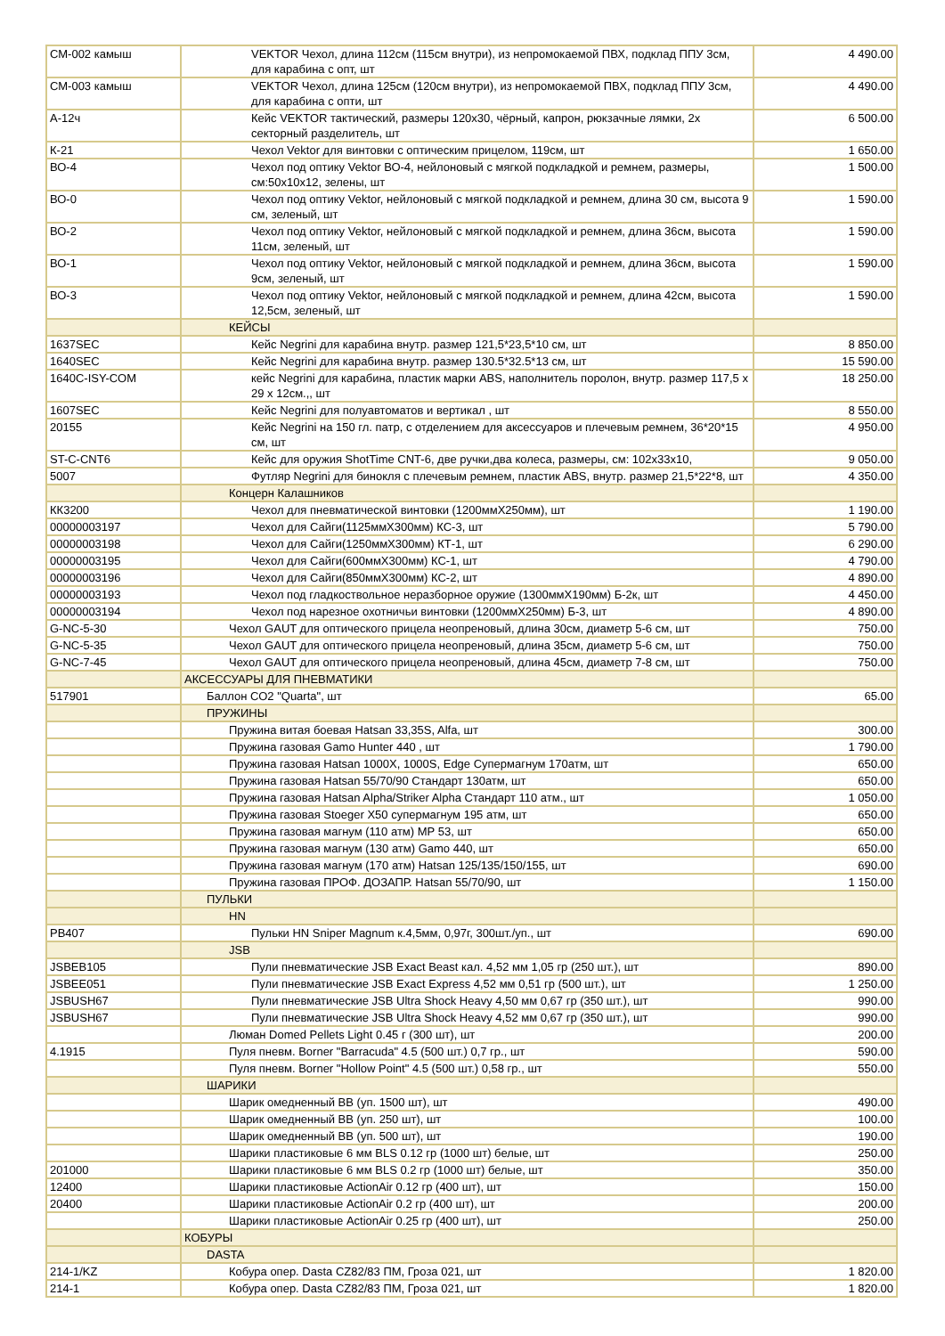| СМ-002 камыш | VEKTOR Чехол, длина 112см (115см внутри), из непромокаемой ПВХ, подклад ППУ 3см, для карабина с опт, шт | 4 490.00 |
| СМ-003 камыш | VEKTOR Чехол, длина 125см (120см внутри), из непромокаемой ПВХ, подклад ППУ 3см, для карабина с опти, шт | 4 490.00 |
| А-12ч | Кейс VEKTOR тактический, размеры 120х30, чёрный, капрон, рюкзачные лямки, 2х секторный разделитель, шт | 6 500.00 |
| К-21 | Чехол Vektor для винтовки с оптическим прицелом, 119см, шт | 1 650.00 |
| ВО-4 | Чехол под оптику Vektor ВО-4, нейлоновый с мягкой подкладкой и ремнем, размеры, см:50х10х12, зелены, шт | 1 500.00 |
| ВО-0 | Чехол под оптику Vektor, нейлоновый с мягкой подкладкой и ремнем, длина 30 см, высота 9 см, зеленый, шт | 1 590.00 |
| ВО-2 | Чехол под оптику Vektor, нейлоновый с мягкой подкладкой и ремнем, длина 36см, высота 11см, зеленый, шт | 1 590.00 |
| ВО-1 | Чехол под оптику Vektor, нейлоновый с мягкой подкладкой и ремнем, длина 36см, высота 9см, зеленый, шт | 1 590.00 |
| ВО-3 | Чехол под оптику Vektor, нейлоновый с мягкой подкладкой и ремнем, длина 42см, высота 12,5см, зеленый, шт | 1 590.00 |
| | КЕЙСЫ | |
| 1637SEC | Кейс Negrini для карабина внутр. размер 121,5*23,5*10 см, шт | 8 850.00 |
| 1640SEC | Кейс Negrini для карабина внутр. размер 130.5*32.5*13 см, шт | 15 590.00 |
| 1640C-ISY-COM | кейс Negrini для карабина, пластик марки ABS, наполнитель поролон, внутр. размер 117,5 х 29 х 12см.,, шт | 18 250.00 |
| 1607SEC | Кейс Negrini для полуавтоматов и вертикал , шт | 8 550.00 |
| 20155 | Кейс Negrini на 150 гл. патр, с отделением для аксессуаров и плечевым ремнем, 36*20*15 см, шт | 4 950.00 |
| ST-C-CNT6 | Кейс для оружия ShotTime CNT-6, две ручки,два колеса, размеры, см: 102x33x10, | 9 050.00 |
| 5007 | Футляр Negrini для бинокля с плечевым ремнем, пластик ABS, внутр. размер 21,5*22*8, шт | 4 350.00 |
| | Концерн Калашников | |
| КК3200 | Чехол для пневматической винтовки (1200ммХ250мм), шт | 1 190.00 |
| 00000003197 | Чехол для Сайги(1125ммХ300мм) КС-3, шт | 5 790.00 |
| 00000003198 | Чехол для Сайги(1250ммХ300мм) КТ-1, шт | 6 290.00 |
| 00000003195 | Чехол для Сайги(600ммХ300мм) КС-1, шт | 4 790.00 |
| 00000003196 | Чехол для Сайги(850ммХ300мм) КС-2, шт | 4 890.00 |
| 00000003193 | Чехол под гладкоствольное неразборное оружие (1300ммХ190мм) Б-2к, шт | 4 450.00 |
| 00000003194 | Чехол под нарезное охотничьи винтовки (1200ммХ250мм) Б-3, шт | 4 890.00 |
| G-NC-5-30 | Чехол GAUT для оптического прицела неопреновый, длина 30см, диаметр 5-6 см, шт | 750.00 |
| G-NC-5-35 | Чехол GAUT для оптического прицела неопреновый, длина 35см, диаметр 5-6 см, шт | 750.00 |
| G-NC-7-45 | Чехол GAUT для оптического прицела неопреновый, длина 45см, диаметр 7-8 см, шт | 750.00 |
| | АКСЕССУАРЫ ДЛЯ ПНЕВМАТИКИ | |
| 517901 | Баллон СО2 "Quarta", шт | 65.00 |
| | ПРУЖИНЫ | |
| | Пружина витая боевая Hatsan 33,35S, Alfa, шт | 300.00 |
| | Пружина газовая Gamo Hunter 440 , шт | 1 790.00 |
| | Пружина газовая Hatsan 1000X, 1000S, Edge Супермагнум 170атм, шт | 650.00 |
| | Пружина газовая Hatsan 55/70/90 Стандарт 130атм, шт | 650.00 |
| | Пружина газовая Hatsan Alpha/Striker Alpha Стандарт 110 атм., шт | 1 050.00 |
| | Пружина газовая Stoeger X50 супермагнум 195 атм, шт | 650.00 |
| | Пружина газовая магнум (110 атм) МР 53, шт | 650.00 |
| | Пружина газовая магнум (130 атм) Gamo 440, шт | 650.00 |
| | Пружина газовая магнум (170 атм) Hatsan 125/135/150/155, шт | 690.00 |
| | Пружина газовая ПРОФ. ДОЗАПР. Hatsan 55/70/90, шт | 1 150.00 |
| | ПУЛЬКИ | |
| | HN | |
| PB407 | Пульки HN Sniper Magnum к.4,5мм, 0,97г, 300шт./уп., шт | 690.00 |
| | JSB | |
| JSBEB105 | Пули пневматические JSB Exact Beast кал. 4,52 мм 1,05 гр (250 шт.), шт | 890.00 |
| JSBEE051 | Пули пневматические JSB Exact Express 4,52 мм 0,51 гр (500 шт.), шт | 1 250.00 |
| JSBUSH67 | Пули пневматические JSB Ultra Shock Heavy 4,50 мм 0,67 гр (350 шт.), шт | 990.00 |
| JSBUSH67 | Пули пневматические JSB Ultra Shock Heavy 4,52 мм 0,67 гр (350 шт.), шт | 990.00 |
| | Люман Domed Pellets Light 0.45 г (300 шт), шт | 200.00 |
| 4.1915 | Пуля пневм. Borner "Barracuda" 4.5 (500 шт.) 0,7 гр., шт | 590.00 |
| | Пуля пневм. Borner "Hollow Point" 4.5 (500 шт.) 0,58 гр., шт | 550.00 |
| | ШАРИКИ | |
| | Шарик омедненный ВВ (уп. 1500 шт), шт | 490.00 |
| | Шарик омедненный ВВ (уп. 250 шт), шт | 100.00 |
| | Шарик омедненный ВВ (уп. 500 шт), шт | 190.00 |
| | Шарики пластиковые 6 мм BLS 0.12 гр (1000 шт) белые, шт | 250.00 |
| 201000 | Шарики пластиковые 6 мм BLS 0.2 гр (1000 шт) белые, шт | 350.00 |
| 12400 | Шарики пластиковые ActionAir 0.12 гр (400 шт), шт | 150.00 |
| 20400 | Шарики пластиковые ActionAir 0.2 гр (400 шт), шт | 200.00 |
| | Шарики пластиковые ActionAir 0.25 гр (400 шт), шт | 250.00 |
| | КОБУРЫ | |
| | DASTA | |
| 214-1/KZ | Кобура опер. Dasta CZ82/83 ПМ, Гроза 021, шт | 1 820.00 |
| 214-1 | Кобура опер. Dasta CZ82/83 ПМ, Гроза 021, шт | 1 820.00 |